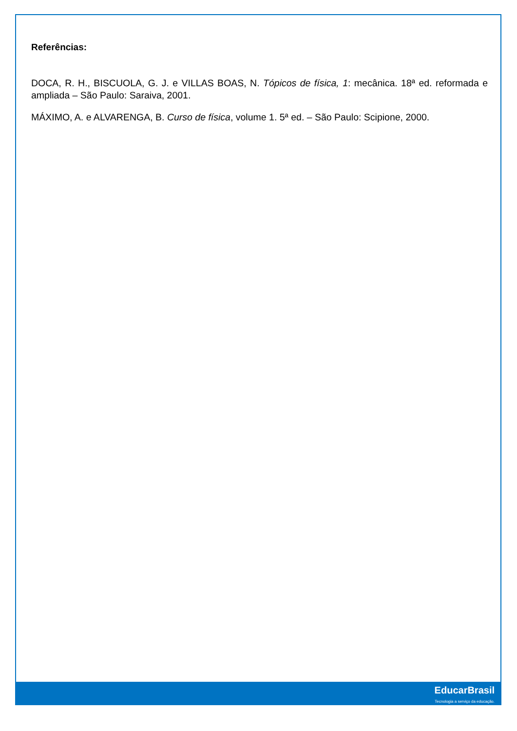Referências:
DOCA, R. H., BISCUOLA, G. J. e VILLAS BOAS, N. Tópicos de física, 1: mecânica. 18ª ed. reformada e ampliada – São Paulo: Saraiva, 2001.
MÁXIMO, A. e ALVARENGA, B. Curso de física, volume 1. 5ª ed. – São Paulo: Scipione, 2000.
EducarBrasil
Tecnologia a serviço da educação.